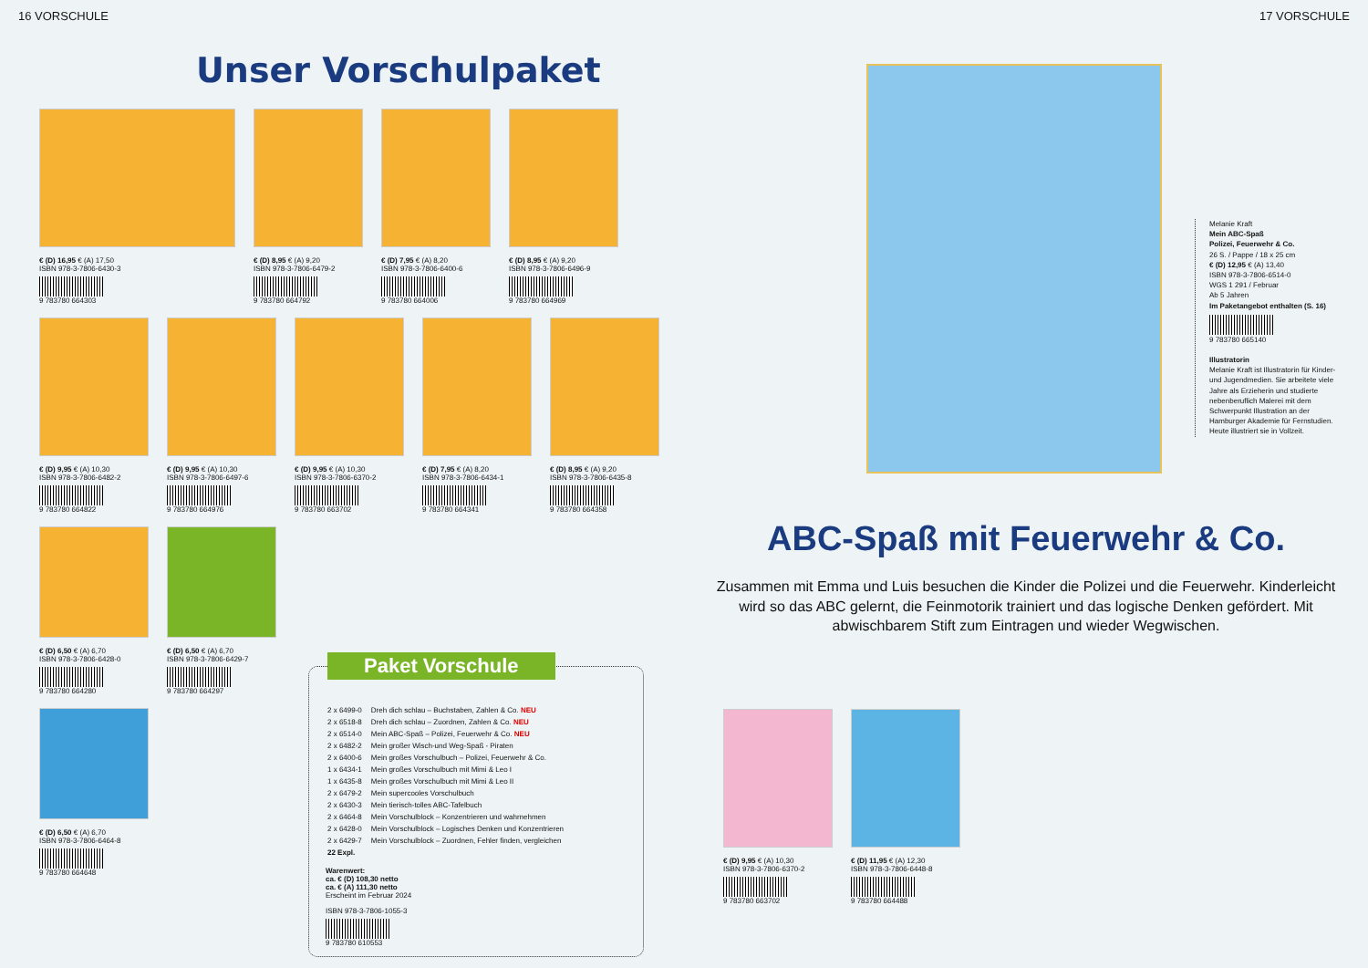16 VORSCHULE
Unser Vorschulpaket
€ (D) 16,95 € (A) 17,50
ISBN 978-3-7806-6430-3
9 783780 664303
€ (D) 8,95 € (A) 9,20
ISBN 978-3-7806-6479-2
9 783780 664792
€ (D) 7,95 € (A) 8,20
ISBN 978-3-7806-6400-6
9 783780 664006
€ (D) 8,95 € (A) 9,20
ISBN 978-3-7806-6496-9
9 783780 664969
€ (D) 9,95 € (A) 10,30
ISBN 978-3-7806-6482-2
9 783780 664822
€ (D) 9,95 € (A) 10,30
ISBN 978-3-7806-6497-6
9 783780 664976
€ (D) 9,95 € (A) 10,30
ISBN 978-3-7806-6370-2
9 783780 663702
€ (D) 7,95 € (A) 8,20
ISBN 978-3-7806-6434-1
9 783780 664341
€ (D) 8,95 € (A) 9,20
ISBN 978-3-7806-6435-8
9 783780 664358
€ (D) 6,50 € (A) 6,70
ISBN 978-3-7806-6428-0
9 783780 664280
€ (D) 6,50 € (A) 6,70
ISBN 978-3-7806-6429-7
9 783780 664297
€ (D) 6,50 € (A) 6,70
ISBN 978-3-7806-6464-8
9 783780 664648
Paket Vorschule
| 2 x 6499-0 | Dreh dich schlau – Buchstaben, Zahlen & Co. NEU |
| 2 x 6518-8 | Dreh dich schlau – Zuordnen, Zahlen & Co. NEU |
| 2 x 6514-0 | Mein ABC-Spaß – Polizei, Feuerwehr & Co. NEU |
| 2 x 6482-2 | Mein großer Wisch-und Weg-Spaß - Piraten |
| 2 x 6400-6 | Mein großes Vorschulbuch – Polizei, Feuerwehr & Co. |
| 1 x 6434-1 | Mein großes Vorschulbuch mit Mimi & Leo I |
| 1 x 6435-8 | Mein großes Vorschulbuch mit Mimi & Leo II |
| 2 x 6479-2 | Mein supercooles Vorschulbuch |
| 2 x 6430-3 | Mein tierisch-tolles ABC-Tafelbuch |
| 2 x 6464-8 | Mein Vorschulblock – Konzentrieren und wahrnehmen |
| 2 x 6428-0 | Mein Vorschulblock – Logisches Denken und Konzentrieren |
| 2 x 6429-7 | Mein Vorschulblock – Zuordnen, Fehler finden, vergleichen |
| 22 Expl. | |
Warenwert:
ca. € (D) 108,30 netto
ca. € (A) 111,30 netto
Erscheint im Februar 2024
ISBN 978-3-7806-1055-3
9 783780 610553
17 VORSCHULE
Melanie Kraft
Mein ABC-Spaß
Polizei, Feuerwehr & Co.
26 S. / Pappe / 18 x 25 cm
€ (D) 12,95 € (A) 13,40
ISBN 978-3-7806-6514-0
WGS 1 291 / Februar
Ab 5 Jahren
Im Paketangebot enthalten (S. 16)
9 783780 665140
Illustratorin
Melanie Kraft ist Illustratorin für Kinder- und Jugendmedien. Sie arbeitete viele Jahre als Erzieherin und studierte nebenberuflich Malerei mit dem Schwerpunkt Illustration an der Hamburger Akademie für Fernstudien. Heute illustriert sie in Vollzeit.
ABC-Spaß mit Feuerwehr & Co.
Zusammen mit Emma und Luis besuchen die Kinder die Polizei und die Feuerwehr. Kinderleicht wird so das ABC gelernt, die Feinmotorik trainiert und das logische Denken gefördert. Mit abwischbarem Stift zum Eintragen und wieder Wegwischen.
€ (D) 9,95 € (A) 10,30
ISBN 978-3-7806-6370-2
9 783780 663702
€ (D) 11,95 € (A) 12,30
ISBN 978-3-7806-6448-8
9 783780 664488